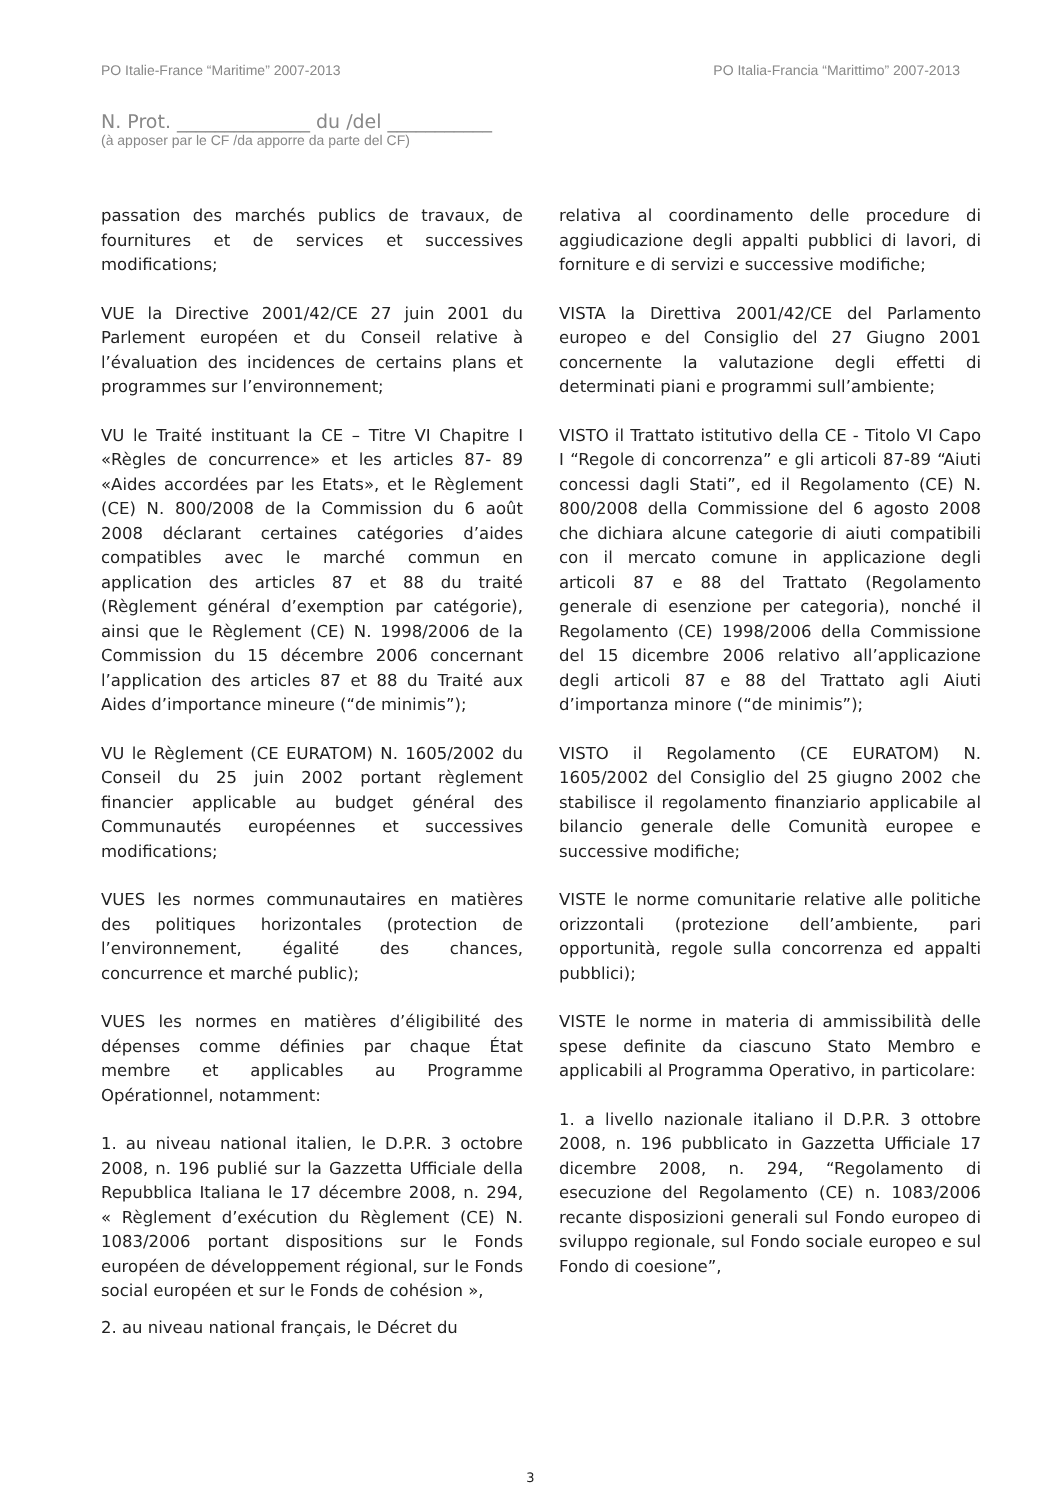PO Italie-France “Maritime” 2007-2013 PO Italia-Francia “Marittimo” 2007-2013
N. Prot. ______________ du /del ___________
(à apposer par le CF /da apporre da parte del CF)
passation des marchés publics de travaux, de fournitures et de services et successives modifications;
VUE la Directive 2001/42/CE 27 juin 2001 du Parlement européen et du Conseil relative à l’évaluation des incidences de certains plans et programmes sur l’environnement;
VU le Traité instituant la CE – Titre VI Chapitre I «Règles de concurrence» et les articles 87- 89 «Aides accordées par les Etats», et le Règlement (CE) N. 800/2008 de la Commission du 6 août 2008 déclarant certaines catégories d’aides compatibles avec le marché commun en application des articles 87 et 88 du traité (Règlement général d’exemption par catégorie), ainsi que le Règlement (CE) N. 1998/2006 de la Commission du 15 décembre 2006 concernant l’application des articles 87 et 88 du Traité aux Aides d’importance mineure (“de minimis”);
VU le Règlement (CE EURATOM) N. 1605/2002 du Conseil du 25 juin 2002 portant règlement financier applicable au budget général des Communautés européennes et successives modifications;
VUES les normes communautaires en matières des politiques horizontales (protection de l’environnement, égalité des chances, concurrence et marché public);
VUES les normes en matières d’éligibilité des dépenses comme définies par chaque État membre et applicables au Programme Opérationnel, notamment:
1. au niveau national italien, le D.P.R. 3 octobre 2008, n. 196 publié sur la Gazzetta Ufficiale della Repubblica Italiana le 17 décembre 2008, n. 294, « Règlement d’exécution du Règlement (CE) N. 1083/2006 portant dispositions sur le Fonds européen de développement régional, sur le Fonds social européen et sur le Fonds de cohésion »,
2. au niveau national français, le Décret du
relativa al coordinamento delle procedure di aggiudicazione degli appalti pubblici di lavori, di forniture e di servizi e successive modifiche;
VISTA la Direttiva 2001/42/CE del Parlamento europeo e del Consiglio del 27 Giugno 2001 concernente la valutazione degli effetti di determinati piani e programmi sull’ambiente;
VISTO il Trattato istitutivo della CE - Titolo VI Capo I “Regole di concorrenza” e gli articoli 87-89 “Aiuti concessi dagli Stati”, ed il Regolamento (CE) N. 800/2008 della Commissione del 6 agosto 2008 che dichiara alcune categorie di aiuti compatibili con il mercato comune in applicazione degli articoli 87 e 88 del Trattato (Regolamento generale di esenzione per categoria), nonché il Regolamento (CE) 1998/2006 della Commissione del 15 dicembre 2006 relativo all’applicazione degli articoli 87 e 88 del Trattato agli Aiuti d’importanza minore (“de minimis”);
VISTO il Regolamento (CE EURATOM) N. 1605/2002 del Consiglio del 25 giugno 2002 che stabilisce il regolamento finanziario applicabile al bilancio generale delle Comunità europee e successive modifiche;
VISTE le norme comunitarie relative alle politiche orizzontali (protezione dell’ambiente, pari opportunità, regole sulla concorrenza ed appalti pubblici);
VISTE le norme in materia di ammissibilità delle spese definite da ciascuno Stato Membro e applicabili al Programma Operativo, in particolare:
1. a livello nazionale italiano il D.P.R. 3 ottobre 2008, n. 196 pubblicato in Gazzetta Ufficiale 17 dicembre 2008, n. 294, “Regolamento di esecuzione del Regolamento (CE) n. 1083/2006 recante disposizioni generali sul Fondo europeo di sviluppo regionale, sul Fondo sociale europeo e sul Fondo di coesione”,
3